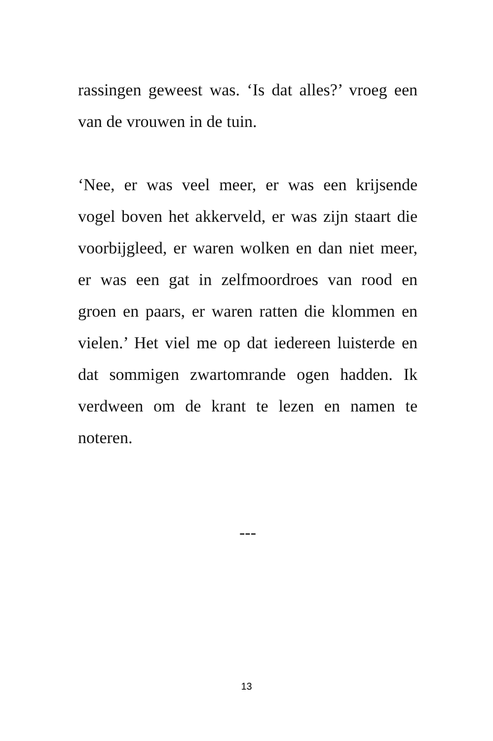rassingen geweest was. ‘Is dat alles?’ vroeg een van de vrouwen in de tuin.
‘Nee, er was veel meer, er was een krijsende vogel boven het akkerveld, er was zijn staart die voorbijgleed, er waren wolken en dan niet meer, er was een gat in zelfmoordroes van rood en groen en paars, er waren ratten die klommen en vielen.’ Het viel me op dat iedereen luisterde en dat sommigen zwartomrande ogen hadden. Ik verdween om de krant te lezen en namen te noteren.
---
13